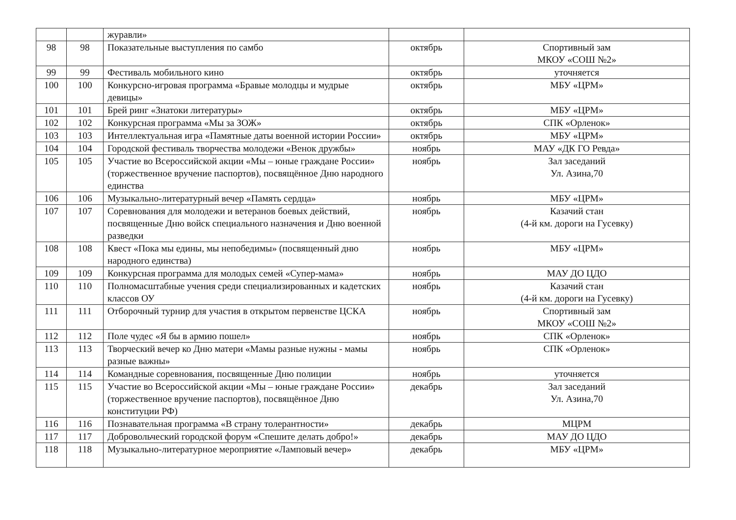| | | журавли» | | |
| 98 | 98 | Показательные выступления по самбо | октябрь | Спортивный зам МКОУ «СОШ №2» |
| 99 | 99 | Фестиваль мобильного кино | октябрь | уточняется |
| 100 | 100 | Конкурсно-игровая программа «Бравые молодцы и мудрые девицы» | октябрь | МБУ «ЦРМ» |
| 101 | 101 | Брей ринг «Знатоки литературы» | октябрь | МБУ «ЦРМ» |
| 102 | 102 | Конкурсная программа «Мы за ЗОЖ» | октябрь | СПК «Орленок» |
| 103 | 103 | Интеллектуальная игра «Памятные даты военной истории России» | октябрь | МБУ «ЦРМ» |
| 104 | 104 | Городской фестиваль творчества молодежи «Венок дружбы» | ноябрь | МАУ «ДК ГО Ревда» |
| 105 | 105 | Участие во Всероссийской акции «Мы – юные граждане России» (торжественное вручение паспортов), посвящённое Дню народного единства | ноябрь | Зал заседаний Ул. Азина,70 |
| 106 | 106 | Музыкально-литературный вечер «Память сердца» | ноябрь | МБУ «ЦРМ» |
| 107 | 107 | Соревнования для молодежи и ветеранов боевых действий, посвященные Дню войск специального назначения и Дню военной разведки | ноябрь | Казачий стан (4-й км. дороги на Гусевку) |
| 108 | 108 | Квест «Пока мы едины, мы непобедимы» (посвященный дню народного единства) | ноябрь | МБУ «ЦРМ» |
| 109 | 109 | Конкурсная программа для молодых семей «Супер-мама» | ноябрь | МАУ ДО ЦДО |
| 110 | 110 | Полномасштабные учения среди специализированных и кадетских классов ОУ | ноябрь | Казачий стан (4-й км. дороги на Гусевку) |
| 111 | 111 | Отборочный турнир для участия в открытом первенстве ЦСКА | ноябрь | Спортивный зам МКОУ «СОШ №2» |
| 112 | 112 | Поле чудес «Я бы в армию пошел» | ноябрь | СПК «Орленок» |
| 113 | 113 | Творческий вечер ко Дню матери «Мамы разные нужны - мамы разные важны» | ноябрь | СПК «Орленок» |
| 114 | 114 | Командные соревнования, посвященные Дню полиции | ноябрь | уточняется |
| 115 | 115 | Участие во Всероссийской акции «Мы – юные граждане России» (торжественное вручение паспортов), посвящённое Дню конституции РФ) | декабрь | Зал заседаний Ул. Азина,70 |
| 116 | 116 | Познавательная программа «В страну толерантности» | декабрь | МЦРМ |
| 117 | 117 | Добровольческий городской форум «Спешите делать добро!» | декабрь | МАУ ДО ЦДО |
| 118 | 118 | Музыкально-литературное мероприятие «Ламповый вечер» | декабрь | МБУ «ЦРМ» |